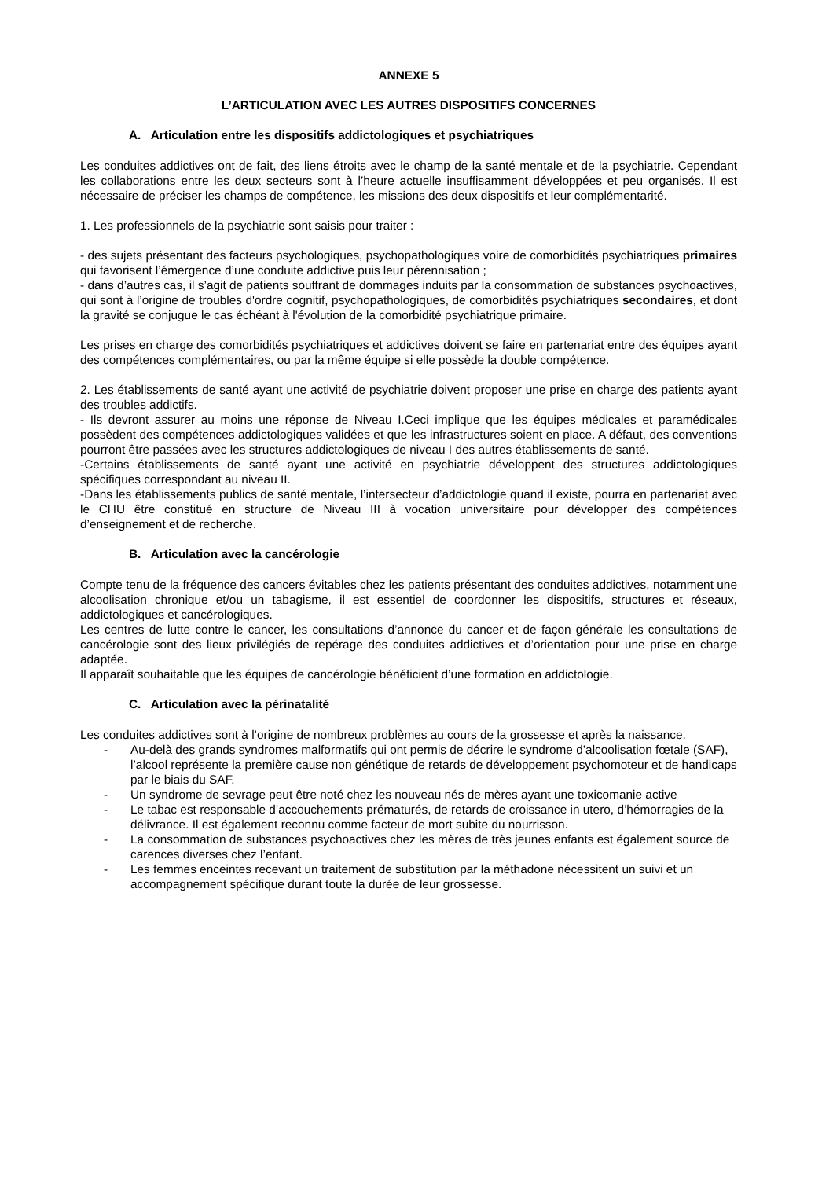ANNEXE 5
L’ARTICULATION AVEC LES AUTRES DISPOSITIFS CONCERNES
A. Articulation entre les dispositifs addictologiques et psychiatriques
Les conduites addictives ont de fait, des liens étroits avec le champ de la santé mentale et de la psychiatrie. Cependant les collaborations entre les deux secteurs sont à l’heure actuelle insuffisamment développées et peu organisés. Il est nécessaire de préciser les champs de compétence, les missions des deux dispositifs et leur complémentarité.
1. Les professionnels de la psychiatrie sont saisis pour traiter :
- des sujets présentant des facteurs psychologiques, psychopathologiques voire de comorbidités psychiatriques primaires qui favorisent l’émergence d’une conduite addictive puis leur pérennisation ;
- dans d’autres cas, il s’agit de patients souffrant de dommages induits par la consommation de substances psychoactives, qui sont à l’origine de troubles d'ordre cognitif, psychopathologiques, de comorbidités psychiatriques secondaires, et dont la gravité se conjugue le cas échéant à l'évolution de la comorbidité psychiatrique primaire.
Les prises en charge des comorbidités psychiatriques et addictives doivent se faire en partenariat entre des équipes ayant des compétences complémentaires, ou par la même équipe si elle possède la double compétence.
2. Les établissements de santé ayant une activité de psychiatrie doivent proposer une prise en charge des patients ayant des troubles addictifs.
- Ils devront assurer au moins une réponse de Niveau I.Ceci implique que les équipes médicales et paramédicales possèdent des compétences addictologiques validées et que les infrastructures soient en place. A défaut, des conventions pourront être passées avec les structures addictologiques de niveau I des autres établissements de santé.
-Certains établissements de santé ayant une activité en psychiatrie développent des structures addictologiques spécifiques correspondant au niveau II.
-Dans les établissements publics de santé mentale, l’intersecteur d’addictologie quand il existe, pourra en partenariat avec le CHU être constitué en structure de Niveau III à vocation universitaire pour développer des compétences d’enseignement et de recherche.
B. Articulation avec la cancérologie
Compte tenu de la fréquence des cancers évitables chez les patients présentant des conduites addictives, notamment une alcoolisation chronique et/ou un tabagisme, il est essentiel de coordonner les dispositifs, structures et réseaux, addictologiques et cancérologiques.
Les centres de lutte contre le cancer, les consultations d’annonce du cancer et de façon générale les consultations de cancérologie sont des lieux privilégiés de repérage des conduites addictives et d’orientation pour une prise en charge adaptée.
Il apparaît souhaitable que les équipes de cancérologie bénéficient d’une formation en addictologie.
C. Articulation avec la périnatalité
Les conduites addictives sont à l’origine de nombreux problèmes au cours de la grossesse et après la naissance.
- Au-delà des grands syndromes malformatifs qui ont permis de décrire le syndrome d’alcoolisation fœtale (SAF), l’alcool représente la première cause non génétique de retards de développement psychomoteur et de handicaps par le biais du SAF.
- Un syndrome de sevrage peut être noté chez les nouveau nés de mères ayant une toxicomanie active
- Le tabac est responsable d’accouchements prématurés, de retards de croissance in utero, d’hémorragies de la délivrance. Il est également reconnu comme facteur de mort subite du nourrisson.
- La consommation de substances psychoactives chez les mères de très jeunes enfants est également source de carences diverses chez l’enfant.
- Les femmes enceintes recevant un traitement de substitution par la méthadone nécessitent un suivi et un accompagnement spécifique durant toute la durée de leur grossesse.